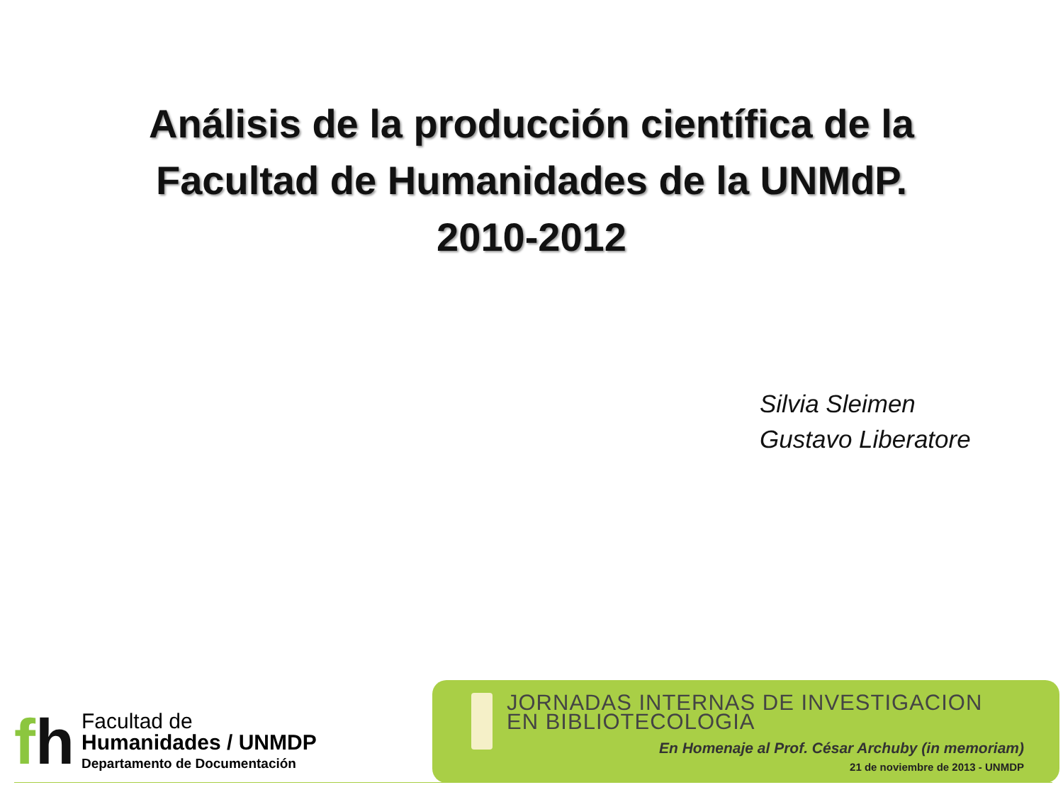Análisis de la producción científica de la
Facultad de Humanidades de la UNMdP.
2010-2012
Silvia Sleimen
Gustavo Liberatore
fh
Facultad de
Humanidades / UNMDP
Departamento de Documentación
JORNADAS INTERNAS DE INVESTIGACION
EN BIBLIOTECOLOGIA
En Homenaje al Prof. César Archuby (in memoriam)
21 de noviembre de 2013 - UNMDP